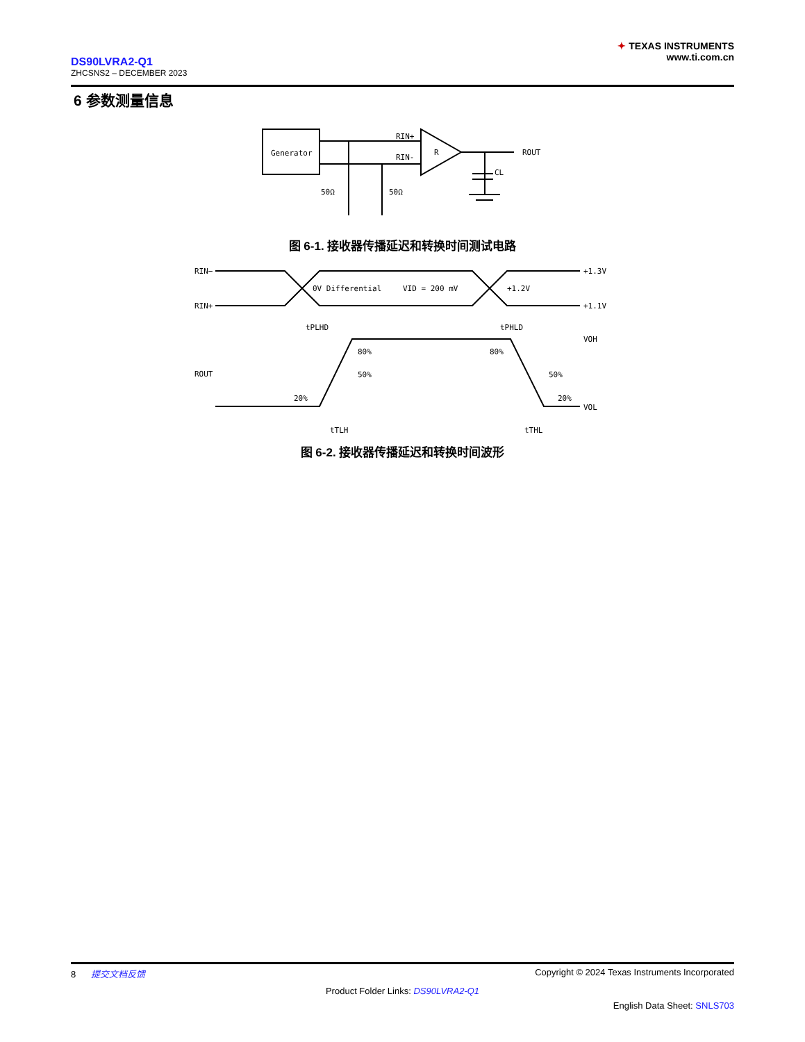DS90LVRA2-Q1
ZHCSNS2 – DECEMBER 2023
✦ TEXAS INSTRUMENTS
www.ti.com.cn
6 参数测量信息
Generator
RIN+
RIN-
R
ROUT
CL
50Ω
50Ω
图 6-1. 接收器传播延迟和转换时间测试电路
RIN−
RIN+
ROUT
0V Differential
VID = 200 mV
+1.2V
+1.3V
+1.1V
tPLHD
tPHLD
VOH
VOL
80%
80%
50%
50%
20%
20%
tTLH
tTHL
图 6-2. 接收器传播延迟和转换时间波形
8 提交文档反馈 Copyright © 2024 Texas Instruments Incorporated
Product Folder Links: DS90LVRA2-Q1
English Data Sheet: SNLS703